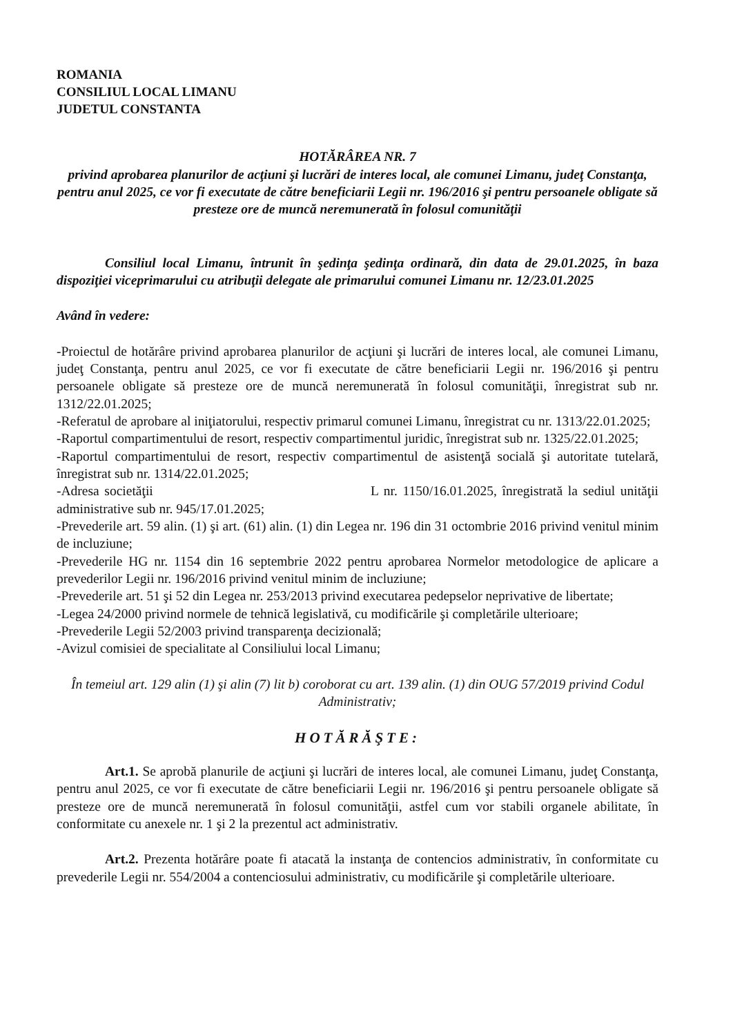ROMANIA
CONSILIUL LOCAL LIMANU
JUDETUL CONSTANTA
HOTĂRÂREA NR. 7
privind aprobarea planurilor de acţiuni şi lucrări de interes local, ale comunei Limanu, judeţ Constanţa, pentru anul 2025, ce vor fi executate de către beneficiarii Legii nr. 196/2016 şi pentru persoanele obligate să presteze ore de muncă neremunerată în folosul comunităţii
Consiliul local Limanu, întrunit în şedinţa şedinţa ordinară, din data de 29.01.2025, în baza dispoziţiei viceprimarului cu atribuţii delegate ale primarului comunei Limanu nr. 12/23.01.2025
Având în vedere:
-Proiectul de hotărâre privind aprobarea planurilor de acţiuni şi lucrări de interes local, ale comunei Limanu, judeţ Constanţa, pentru anul 2025, ce vor fi executate de către beneficiarii Legii nr. 196/2016 şi pentru persoanele obligate să presteze ore de muncă neremunerată în folosul comunităţii, înregistrat sub nr. 1312/22.01.2025;
-Referatul de aprobare al iniţiatorului, respectiv primarul comunei Limanu, înregistrat cu nr. 1313/22.01.2025;
-Raportul compartimentului de resort, respectiv compartimentul juridic, înregistrat sub nr. 1325/22.01.2025;
-Raportul compartimentului de resort, respectiv compartimentul de asistenţă socială şi autoritate tutelară, înregistrat sub nr. 1314/22.01.2025;
-Adresa societăţii L nr. 1150/16.01.2025, înregistrată la sediul unităţii administrative sub nr. 945/17.01.2025;
-Prevederile art. 59 alin. (1) şi art. (61) alin. (1) din Legea nr. 196 din 31 octombrie 2016 privind venitul minim de incluziune;
-Prevederile HG nr. 1154 din 16 septembrie 2022 pentru aprobarea Normelor metodologice de aplicare a prevederilor Legii nr. 196/2016 privind venitul minim de incluziune;
-Prevederile art. 51 şi 52 din Legea nr. 253/2013 privind executarea pedepselor neprivative de libertate;
-Legea 24/2000 privind normele de tehnică legislativă, cu modificările şi completările ulterioare;
-Prevederile Legii 52/2003 privind transparenţa decizională;
-Avizul comisiei de specialitate al Consiliului local Limanu;
În temeiul art. 129 alin (1) şi alin (7) lit b) coroborat cu art. 139 alin. (1) din OUG 57/2019 privind Codul Administrativ;
HOTĂRĂŞTE:
Art.1. Se aprobă planurile de acţiuni şi lucrări de interes local, ale comunei Limanu, judeţ Constanţa, pentru anul 2025, ce vor fi executate de către beneficiarii Legii nr. 196/2016 şi pentru persoanele obligate să presteze ore de muncă neremunerată în folosul comunităţii, astfel cum vor stabili organele abilitate, în conformitate cu anexele nr. 1 şi 2 la prezentul act administrativ.
Art.2. Prezenta hotărâre poate fi atacată la instanţa de contencios administrativ, în conformitate cu prevederile Legii nr. 554/2004 a contenciosului administrativ, cu modificările şi completările ulterioare.